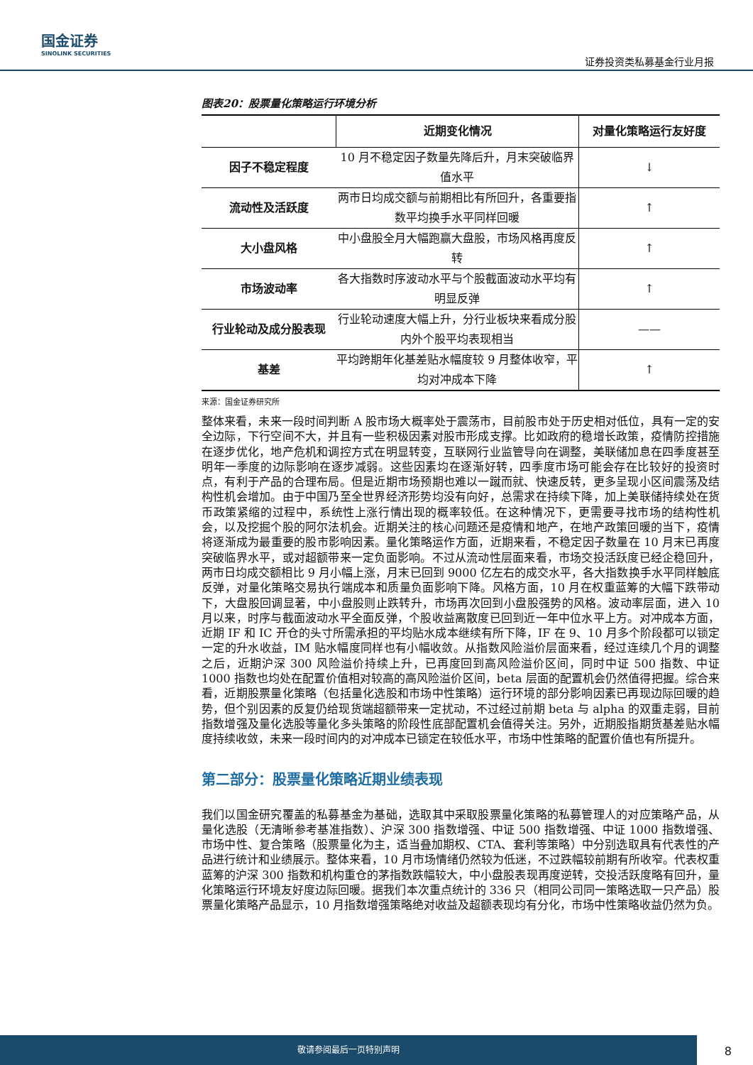国金证券
SINOLINK SECURITIES
证券投资类私募基金行业月报
图表20：股票量化策略运行环境分析
| | 近期变化情况 | 对量化策略运行友好度 |
| --- | --- | --- |
| 因子不稳定程度 | 10 月不稳定因子数量先降后升，月末突破临界值水平 | ↓ |
| 流动性及活跃度 | 两市日均成交额与前期相比有所回升，各重要指数平均换手水平同样回暖 | ↑ |
| 大小盘风格 | 中小盘股全月大幅跑赢大盘股，市场风格再度反转 | ↑ |
| 市场波动率 | 各大指数时序波动水平与个股截面波动水平均有明显反弹 | ↑ |
| 行业轮动及成分股表现 | 行业轮动速度大幅上升，分行业板块来看成分股内外个股平均表现相当 | —— |
| 基差 | 平均跨期年化基差贴水幅度较 9 月整体收窄，平均对冲成本下降 | ↑ |
来源：国金证券研究所
整体来看，未来一段时间判断 A 股市场大概率处于震荡市，目前股市处于历史相对低位，具有一定的安全边际，下行空间不大，并且有一些积极因素对股市形成支撑。比如政府的稳增长政策，疫情防控措施在逐步优化，地产危机和调控方式在明显转变，互联网行业监管导向在调整，美联储加息在四季度甚至明年一季度的边际影响在逐步减弱。这些因素均在逐渐好转，四季度市场可能会存在比较好的投资时点，有利于产品的合理布局。但是近期市场预期也难以一蹴而就、快速反转，更多呈现小区间震荡及结构性机会增加。由于中国乃至全世界经济形势均没有向好，总需求在持续下降，加上美联储持续处在货币政策紧缩的过程中，系统性上涨行情出现的概率较低。在这种情况下，更需要寻找市场的结构性机会，以及挖掘个股的阿尔法机会。近期关注的核心问题还是疫情和地产，在地产政策回暖的当下，疫情将逐渐成为最重要的股市影响因素。量化策略运作方面，近期来看，不稳定因子数量在 10 月末已再度突破临界水平，或对超额带来一定负面影响。不过从流动性层面来看，市场交投活跃度已经企稳回升，两市日均成交额相比 9 月小幅上涨，月末已回到 9000 亿左右的成交水平，各大指数换手水平同样触底反弹，对量化策略交易执行端成本和质量负面影响下降。风格方面，10 月在权重蓝筹的大幅下跌带动下，大盘股回调显著，中小盘股则止跌转升，市场再次回到小盘股强势的风格。波动率层面，进入 10 月以来，时序与截面波动水平全面反弹，个股收益离散度已回到近一年中位水平上方。对冲成本方面，近期 IF 和 IC 开仓的头寸所需承担的平均贴水成本继续有所下降，IF 在 9、10 月多个阶段都可以锁定一定的升水收益，IM 贴水幅度同样也有小幅收敛。从指数风险溢价层面来看，经过连续几个月的调整之后，近期沪深 300 风险溢价持续上升，已再度回到高风险溢价区间，同时中证 500 指数、中证 1000 指数也均处在配置价值相对较高的高风险溢价区间，beta 层面的配置机会仍然值得把握。综合来看，近期股票量化策略（包括量化选股和市场中性策略）运行环境的部分影响因素已再现边际回暖的趋势，但个别因素的反复仍给现货端超额带来一定扰动，不过经过前期 beta 与 alpha 的双重走弱，目前指数增强及量化选股等量化多头策略的阶段性底部配置机会值得关注。另外，近期股指期货基差贴水幅度持续收敛，未来一段时间内的对冲成本已锁定在较低水平，市场中性策略的配置价值也有所提升。
第二部分：股票量化策略近期业绩表现
我们以国金研究覆盖的私募基金为基础，选取其中采取股票量化策略的私募管理人的对应策略产品，从量化选股（无清晰参考基准指数）、沪深 300 指数增强、中证 500 指数增强、中证 1000 指数增强、市场中性、复合策略（股票量化为主，适当叠加期权、CTA、套利等策略）中分别选取具有代表性的产品进行统计和业绩展示。整体来看，10 月市场情绪仍然较为低迷，不过跌幅较前期有所收窄。代表权重蓝筹的沪深 300 指数和机构重仓的茅指数跌幅较大，中小盘股表现再度逆转，交投活跃度略有回升，量化策略运行环境友好度边际回暖。据我们本次重点统计的 336 只（相同公司同一策略选取一只产品）股票量化策略产品显示，10 月指数增强策略绝对收益及超额表现均有分化，市场中性策略收益仍然为负。
敬请参阅最后一页特别声明
8